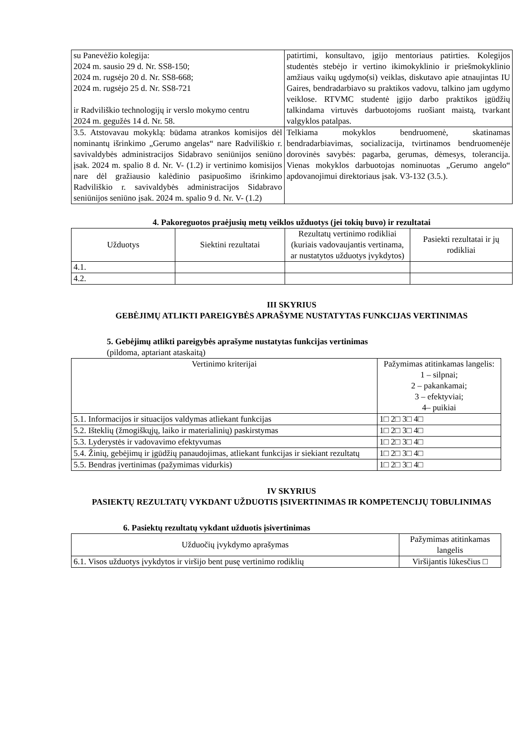| su Panevėžio kolegija: 2024 m. sausio 29 d. Nr. SS8-150; 2024 m. rugsėjo 20 d. Nr. SS8-668; 2024 m. rugsėjo 25 d. Nr. SS8-721 ir Radviliškio technologijų ir verslo mokymo centru 2024 m. gegužės 14 d. Nr. 58. | patirtimi, konsultavo, įgijo mentoriaus patirties. Kolegijos studentės stebėjo ir vertino ikimokyklinio ir priešmokyklinio amžiaus vaikų ugdymo(si) veiklas, diskutavo apie atnaujintas IU Gaires, bendradarbiavo su praktikos vadovu, talkino jam ugdymo veiklose. RTVMC studentė įgijo darbo praktikos įgūdžių talkindama virtuvės darbuotojoms ruošiant maistą, tvarkant valgyklos patalpas. |
| 3.5. Atstovavau mokyklą: būdama atrankos komisijos dėl nominantų išrinkimo „Gerumo angelas“ nare Radviliškio r. savivaldybės administracijos Sidabravo seniūnijos seniūno įsak. 2024 m. spalio 8 d. Nr. V- (1.2) ir vertinimo komisijos nare dėl gražiausio kalėdinio pasipuošimo išrinkimo Radviliškio r. savivaldybės administracijos Sidabravo seniūnijos seniūno įsak. 2024 m. spalio 9 d. Nr. V- (1.2) | Telkiama mokyklos bendruomenė, skatinamas bendradarbiavimas, socializacija, tvirtinamos bendruomenėje dorovinės savybės: pagarba, gerumas, dėmesys, tolerancija. Vienas mokyklos darbuotojas nominuotas „Gerumo angelo“ apdovanojimui direktoriaus įsak. V3-132 (3.5.). |
4. Pakoreguotos praėjusių metų veiklos užduotys (jei tokių buvo) ir rezultatai
| Užduotys | Siektini rezultatai | Rezultatų vertinimo rodikliai (kuriais vadovaujantis vertinama, ar nustatytos užduotys įvykdytos) | Pasiekti rezultatai ir jų rodikliai |
| 4.1. | | | |
| 4.2. | | | |
III SKYRIUS
GEBĖJIMŲ ATLIKTI PAREIGYBĖS APRAŠYME NUSTATYTAS FUNKCIJAS VERTINIMAS
5. Gebėjimų atlikti pareigybės aprašyme nustatytas funkcijas vertinimas
(pildoma, aptariant ataskaitą)
| Vertinimo kriterijai | Pažymimas atitinkamas langelis: 1 – silpnai; 2 – pakankamai; 3 – efektyviai; 4– puikiai |
| 5.1. Informacijos ir situacijos valdymas atliekant funkcijas | 1□ 2□ 3□ 4□ |
| 5.2. Išteklių (žmogiškųjų, laiko ir materialinių) paskirstymas | 1□ 2□ 3□ 4□ |
| 5.3. Lyderystės ir vadovavimo efektyvumas | 1□ 2□ 3□ 4□ |
| 5.4. Žinių, gebėjimų ir įgūdžių panaudojimas, atliekant funkcijas ir siekiant rezultatų | 1□ 2□ 3□ 4□ |
| 5.5. Bendras įvertinimas (pažymimas vidurkis) | 1□ 2□ 3□ 4□ |
IV SKYRIUS
PASIEKTŲ REZULTATŲ VYKDANT UŽDUOTIS ĮSIVERTINIMAS IR KOMPETENCIJŲ TOBULINIMAS
6. Pasiektų rezultatų vykdant užduotis įsivertinimas
| Užduočių įvykdymo aprašymas | Pažymimas atitinkamas langelis |
| 6.1. Visos užduotys įvykdytos ir viršijo bent pusę vertinimo rodiklių | Viršijantis lūkesčius □ |